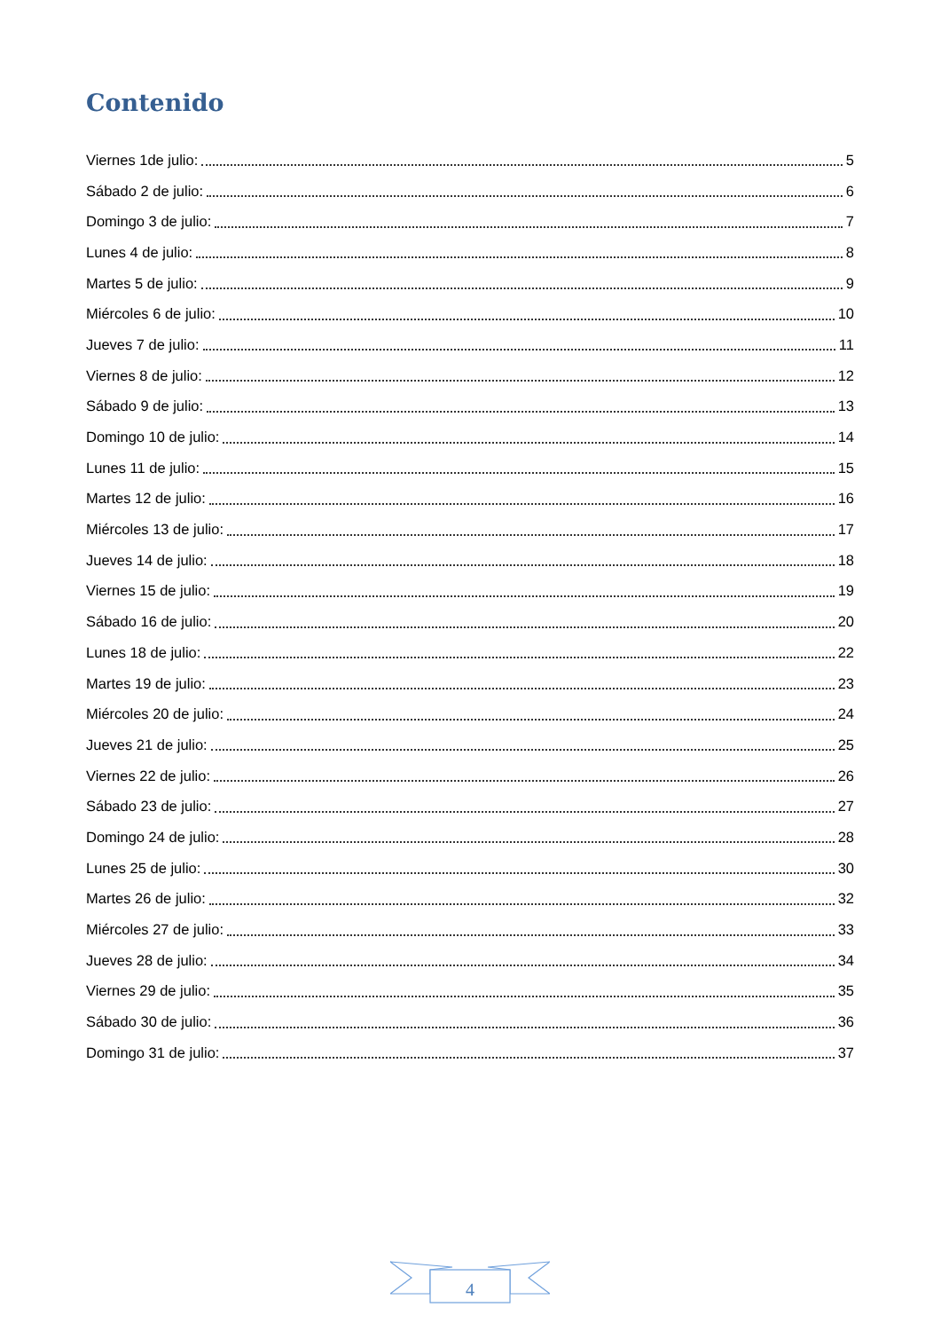Contenido
Viernes 1de julio: 5
Sábado 2 de julio: 6
Domingo 3 de julio: 7
Lunes 4 de julio: 8
Martes 5 de julio: 9
Miércoles 6 de julio: 10
Jueves 7 de julio: 11
Viernes 8 de julio: 12
Sábado 9 de julio: 13
Domingo 10 de julio: 14
Lunes 11 de julio: 15
Martes 12 de julio: 16
Miércoles 13 de julio: 17
Jueves 14 de julio: 18
Viernes 15 de julio: 19
Sábado 16 de julio: 20
Lunes 18 de julio: 22
Martes 19 de julio: 23
Miércoles 20 de julio: 24
Jueves 21 de julio: 25
Viernes 22 de julio: 26
Sábado 23 de julio: 27
Domingo 24 de julio: 28
Lunes 25 de julio: 30
Martes 26 de julio: 32
Miércoles 27 de julio: 33
Jueves 28 de julio: 34
Viernes 29 de julio: 35
Sábado 30 de julio: 36
Domingo 31 de julio: 37
4